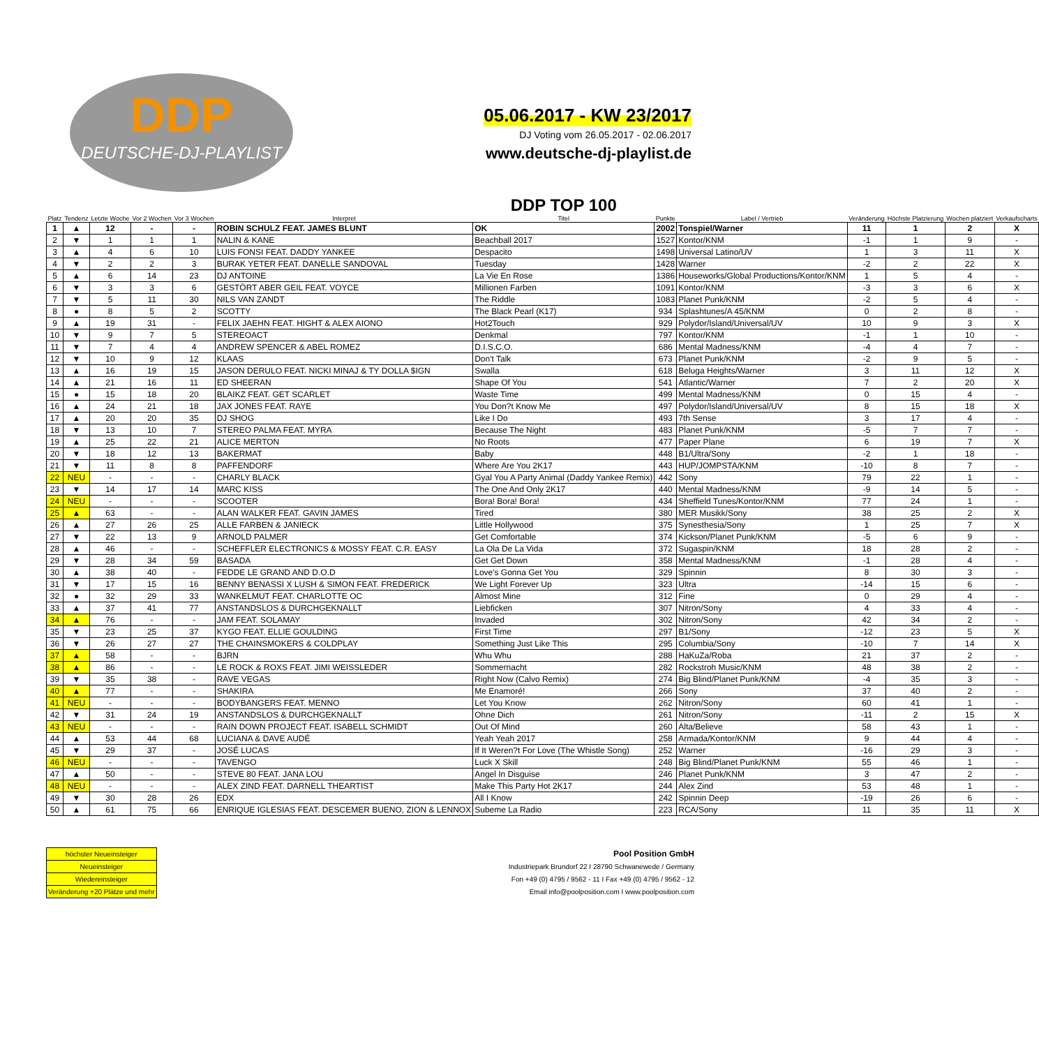DDP
DEUTSCHE-DJ-PLAYLIST
05.06.2017 - KW 23/2017
DJ Voting vom 26.05.2017 - 02.06.2017
www.deutsche-dj-playlist.de
| Platz | Tendenz | Letzte Woche | Vor 2 Wochen | Vor 3 Wochen | Interpret | DDP TOP 100 Titel | Punkte | Label / Vertrieb | Veränderung | Höchste Platzierung | Wochen platziert | Verkaufscharts |
| --- | --- | --- | --- | --- | --- | --- | --- | --- | --- | --- | --- | --- |
| 1 | ▲ | 12 | - | - | ROBIN SCHULZ FEAT. JAMES BLUNT | OK | 2002 | Tonspiel/Warner | 11 | 1 | 2 | X |
| 2 | ▼ | 1 | 1 | 1 | NALIN & KANE | Beachball 2017 | 1527 | Kontor/KNM | -1 | 1 | 9 | - |
| 3 | ▲ | 4 | 6 | 10 | LUIS FONSI FEAT. DADDY YANKEE | Despacito | 1498 | Universal Latino/UV | 1 | 3 | 11 | X |
| 4 | ▼ | 2 | 2 | 3 | BURAK YETER FEAT. DANELLE SANDOVAL | Tuesday | 1428 | Warner | -2 | 2 | 22 | X |
| 5 | ▲ | 6 | 14 | 23 | DJ ANTOINE | La Vie En Rose | 1386 | Houseworks/Global Productions/Kontor/KNM | 1 | 5 | 4 | - |
| 6 | ▼ | 3 | 3 | 6 | GESTÖRT ABER GEIL FEAT. VOYCE | Millionen Farben | 1091 | Kontor/KNM | -3 | 3 | 6 | X |
| 7 | ▼ | 5 | 11 | 30 | NILS VAN ZANDT | The Riddle | 1083 | Planet Punk/KNM | -2 | 5 | 4 | - |
| 8 | ● | 8 | 5 | 2 | SCOTTY | The Black Pearl (K17) | 934 | Splashtunes/A 45/KNM | 0 | 2 | 8 | - |
| 9 | ▲ | 19 | 31 | - | FELIX JAEHN FEAT. HIGHT & ALEX AIONO | Hot2Touch | 929 | Polydor/Island/Universal/UV | 10 | 9 | 3 | X |
| 10 | ▼ | 9 | 7 | 5 | STEREOACT | Denkmal | 797 | Kontor/KNM | -1 | 1 | 10 | - |
| 11 | ▼ | 7 | 4 | 4 | ANDREW SPENCER & ABEL ROMEZ | D.I.S.C.O. | 686 | Mental Madness/KNM | -4 | 4 | 7 | - |
| 12 | ▼ | 10 | 9 | 12 | KLAAS | Don't Talk | 673 | Planet Punk/KNM | -2 | 9 | 5 | - |
| 13 | ▲ | 16 | 19 | 15 | JASON DERULO FEAT. NICKI MINAJ & TY DOLLA $IGN | Swalla | 618 | Beluga Heights/Warner | 3 | 11 | 12 | X |
| 14 | ▲ | 21 | 16 | 11 | ED SHEERAN | Shape Of You | 541 | Atlantic/Warner | 7 | 2 | 20 | X |
| 15 | ● | 15 | 18 | 20 | BLAIKZ FEAT. GET SCARLET | Waste Time | 499 | Mental Madness/KNM | 0 | 15 | 4 | - |
| 16 | ▲ | 24 | 21 | 18 | JAX JONES FEAT. RAYE | You Don?t Know Me | 497 | Polydor/Island/Universal/UV | 8 | 15 | 18 | X |
| 17 | ▲ | 20 | 20 | 35 | DJ SHOG | Like I Do | 493 | 7th Sense | 3 | 17 | 4 | - |
| 18 | ▼ | 13 | 10 | 7 | STEREO PALMA FEAT. MYRA | Because The Night | 483 | Planet Punk/KNM | -5 | 7 | 7 | - |
| 19 | ▲ | 25 | 22 | 21 | ALICE MERTON | No Roots | 477 | Paper Plane | 6 | 19 | 7 | X |
| 20 | ▼ | 18 | 12 | 13 | BAKERMAT | Baby | 448 | B1/Ultra/Sony | -2 | 1 | 18 | - |
| 21 | ▼ | 11 | 8 | 8 | PAFFENDORF | Where Are You 2K17 | 443 | HUP/JOMPSTA/KNM | -10 | 8 | 7 | - |
| 22 | NEU | - | - | - | CHARLY BLACK | Gyal You A Party Animal (Daddy Yankee Remix) | 442 | Sony | 79 | 22 | 1 | - |
| 23 | ▼ | 14 | 17 | 14 | MARC KISS | The One And Only 2K17 | 440 | Mental Madness/KNM | -9 | 14 | 5 | - |
| 24 | NEU | - | - | - | SCOOTER | Bora! Bora! Bora! | 434 | Sheffield Tunes/Kontor/KNM | 77 | 24 | 1 | - |
| 25 | ▲ | 63 | - | - | ALAN WALKER FEAT. GAVIN JAMES | Tired | 380 | MER Musikk/Sony | 38 | 25 | 2 | X |
| 26 | ▲ | 27 | 26 | 25 | ALLE FARBEN & JANIECK | Little Hollywood | 375 | Synesthesia/Sony | 1 | 25 | 7 | X |
| 27 | ▼ | 22 | 13 | 9 | ARNOLD PALMER | Get Comfortable | 374 | Kickson/Planet Punk/KNM | -5 | 6 | 9 | - |
| 28 | ▲ | 46 | - | - | SCHEFFLER ELECTRONICS & MOSSY FEAT. C.R. EASY | La Ola De La Vida | 372 | Sugaspin/KNM | 18 | 28 | 2 | - |
| 29 | ▼ | 28 | 34 | 59 | BASADA | Get Get Down | 358 | Mental Madness/KNM | -1 | 28 | 4 | - |
| 30 | ▲ | 38 | 40 | - | FEDDE LE GRAND AND D.O.D | Love's Gonna Get You | 329 | Spinnin | 8 | 30 | 3 | - |
| 31 | ▼ | 17 | 15 | 16 | BENNY BENASSI X LUSH & SIMON FEAT. FREDERICK | We Light Forever Up | 323 | Ultra | -14 | 15 | 6 | - |
| 32 | ● | 32 | 29 | 33 | WANKELMUT FEAT. CHARLOTTE OC | Almost Mine | 312 | Fine | 0 | 29 | 4 | - |
| 33 | ▲ | 37 | 41 | 77 | ANSTANDSLOS & DURCHGEKNALLT | Liebficken | 307 | Nitron/Sony | 4 | 33 | 4 | - |
| 34 | ▲ | 76 | - | - | JAM FEAT. SOLAMAY | Invaded | 302 | Nitron/Sony | 42 | 34 | 2 | - |
| 35 | ▼ | 23 | 25 | 37 | KYGO FEAT. ELLIE GOULDING | First Time | 297 | B1/Sony | -12 | 23 | 5 | X |
| 36 | ▼ | 26 | 27 | 27 | THE CHAINSMOKERS & COLDPLAY | Something Just Like This | 295 | Columbia/Sony | -10 | 7 | 14 | X |
| 37 | ▲ | 58 | - | - | BJRN | Whu Whu | 288 | HaKuZa/Roba | 21 | 37 | 2 | - |
| 38 | ▲ | 86 | - | - | LE ROCK & ROXS FEAT. JIMI WEISSLEDER | Sommernacht | 282 | Rockstroh Music/KNM | 48 | 38 | 2 | - |
| 39 | ▼ | 35 | 38 | - | RAVE VEGAS | Right Now (Calvo Remix) | 274 | Big Blind/Planet Punk/KNM | -4 | 35 | 3 | - |
| 40 | ▲ | 77 | - | - | SHAKIRA | Me Enamoré! | 266 | Sony | 37 | 40 | 2 | - |
| 41 | NEU | - | - | - | BODYBANGERS FEAT. MENNO | Let You Know | 262 | Nitron/Sony | 60 | 41 | 1 | - |
| 42 | ▼ | 31 | 24 | 19 | ANSTANDSLOS & DURCHGEKNALLT | Ohne Dich | 261 | Nitron/Sony | -11 | 2 | 15 | X |
| 43 | NEU | - | - | - | RAIN DOWN PROJECT FEAT. ISABELL SCHMIDT | Out Of Mind | 260 | Alta/Believe | 58 | 43 | 1 | - |
| 44 | ▲ | 53 | 44 | 68 | LUCIANA & DAVE AUDÉ | Yeah Yeah 2017 | 258 | Armada/Kontor/KNM | 9 | 44 | 4 | - |
| 45 | ▼ | 29 | 37 | - | JOSÉ LUCAS | If It Weren?t For Love (The Whistle Song) | 252 | Warner | -16 | 29 | 3 | - |
| 46 | NEU | - | - | - | TAVENGO | Luck X Skill | 248 | Big Blind/Planet Punk/KNM | 55 | 46 | 1 | - |
| 47 | ▲ | 50 | - | - | STEVE 80 FEAT. JANA LOU | Angel In Disguise | 246 | Planet Punk/KNM | 3 | 47 | 2 | - |
| 48 | NEU | - | - | - | ALEX ZIND FEAT. DARNELL THEARTIST | Make This Party Hot 2K17 | 244 | Alex Zind | 53 | 48 | 1 | - |
| 49 | ▼ | 30 | 28 | 26 | EDX | All I Know | 242 | Spinnin Deep | -19 | 26 | 6 | - |
| 50 | ▲ | 61 | 75 | 66 | ENRIQUE IGLESIAS FEAT. DESCEMER BUENO, ZION & LENNOX | Subeme La Radio | 223 | RCA/Sony | 11 | 35 | 11 | X |
| höchster Neueinsteiger |
| Neueinsteiger |
| Wiedereinsteiger |
| Veränderung +20 Plätze und mehr |
Pool Position GmbH
Industriepark Brundorf 22 I 28790 Schwanewede / Germany
Fon +49 (0) 4795 / 9562 - 11 I Fax +49 (0) 4795 / 9562 - 12
Email info@poolposition.com I www.poolposition.com